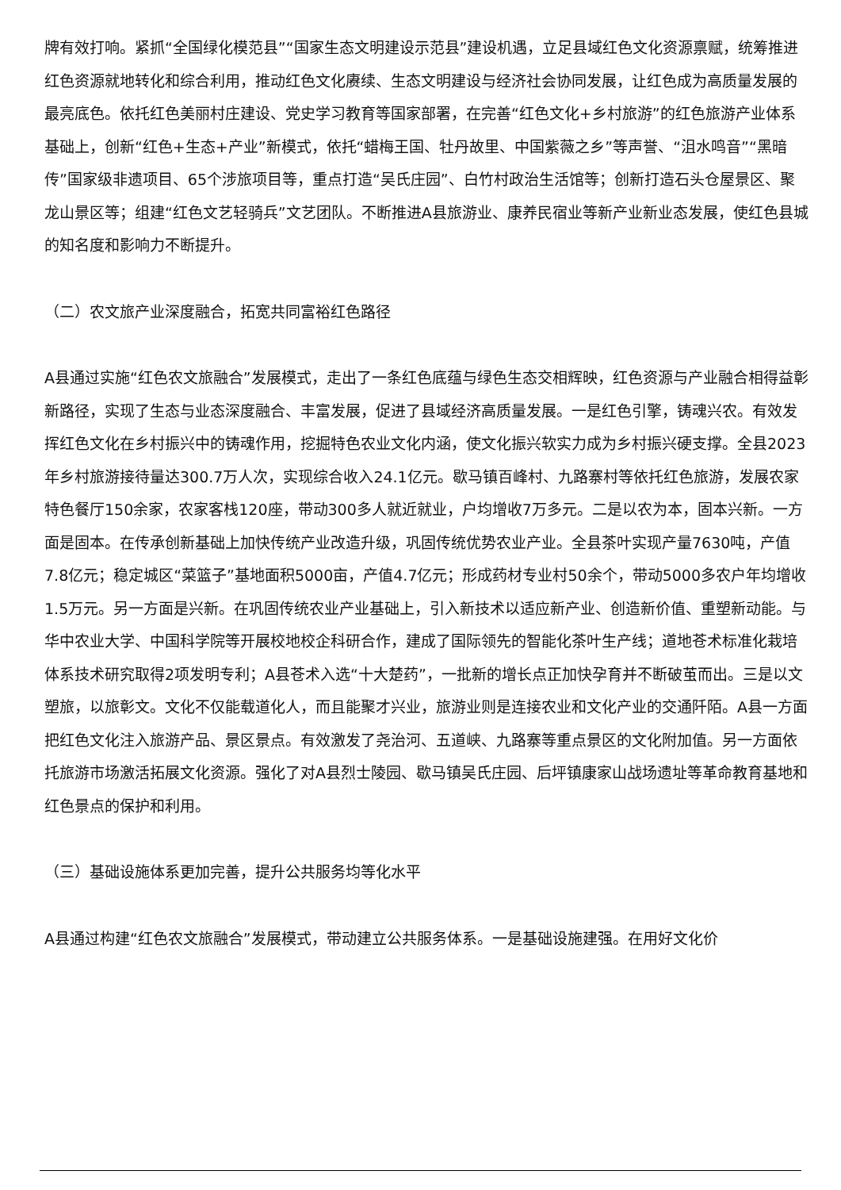牌有效打响。紧抓“全国绿化模范县”“国家生态文明建设示范县”建设机遇，立足县域红色文化资源禀赋，统筹推进红色资源就地转化和综合利用，推动红色文化赓续、生态文明建设与经济社会协同发展，让红色成为高质量发展的最亮底色。依托红色美丽村庄建设、党史学习教育等国家部署，在完善“红色文化+乡村旅游”的红色旅游产业体系基础上，创新“红色+生态+产业”新模式，依托“蜡梅王国、牡丹故里、中国紫薇之乡”等声誉、“沮水鸣音”“黑暗传”国家级非遗项目、65个涉旅项目等，重点打造“吴氏庄园”、白竹村政治生活馆等；创新打造石头仓屋景区、聚龙山景区等；组建“红色文艺轻骑兵”文艺团队。不断推进A县旅游业、康养民宿业等新产业新业态发展，使红色县城的知名度和影响力不断提升。
（二）农文旅产业深度融合，拓宽共同富裕红色路径
A县通过实施“红色农文旅融合”发展模式，走出了一条红色底蕴与绿色生态交相辉映，红色资源与产业融合相得益彰新路径，实现了生态与业态深度融合、丰富发展，促进了县域经济高质量发展。一是红色引擎，铸魂兴农。有效发挥红色文化在乡村振兴中的铸魂作用，挖掘特色农业文化内涵，使文化振兴软实力成为乡村振兴硬支撑。全县2023年乡村旅游接待量达300.7万人次，实现综合收入24.1亿元。歇马镇百峰村、九路寨村等依托红色旅游，发展农家特色餐厅150余家，农家客栈120座，带动300多人就近就业，户均增收7万多元。二是以农为本，固本兴新。一方面是固本。在传承创新基础上加快传统产业改造升级，巩固传统优势农业产业。全县茶叶实现产量7630吨，产值7.8亿元；稳定城区“菜篮子”基地面积5000亩，产值4.7亿元；形成药材专业村50余个，带动5000多农户年均增收1.5万元。另一方面是兴新。在巩固传统农业产业基础上，引入新技术以适应新产业、创造新价值、重塑新动能。与华中农业大学、中国科学院等开展校地校企科研合作，建成了国际领先的智能化茶叶生产线；道地苍术标准化栽培体系技术研究取得2项发明专利；A县苍术入选“十大楚药”，一批新的增长点正加快孕育并不断破茧而出。三是以文塑旅，以旅彰文。文化不仅能载道化人，而且能聚才兴业，旅游业则是连接农业和文化产业的交通阡陌。A县一方面把红色文化注入旅游产品、景区景点。有效激发了尧治河、五道峡、九路寨等重点景区的文化附加值。另一方面依托旅游市场激活拓展文化资源。强化了对A县烈士陵园、歇马镇吴氏庄园、后坪镇康家山战场遗址等革命教育基地和红色景点的保护和利用。
（三）基础设施体系更加完善，提升公共服务均等化水平
A县通过构建“红色农文旅融合”发展模式，带动建立公共服务体系。一是基础设施建强。在用好文化价